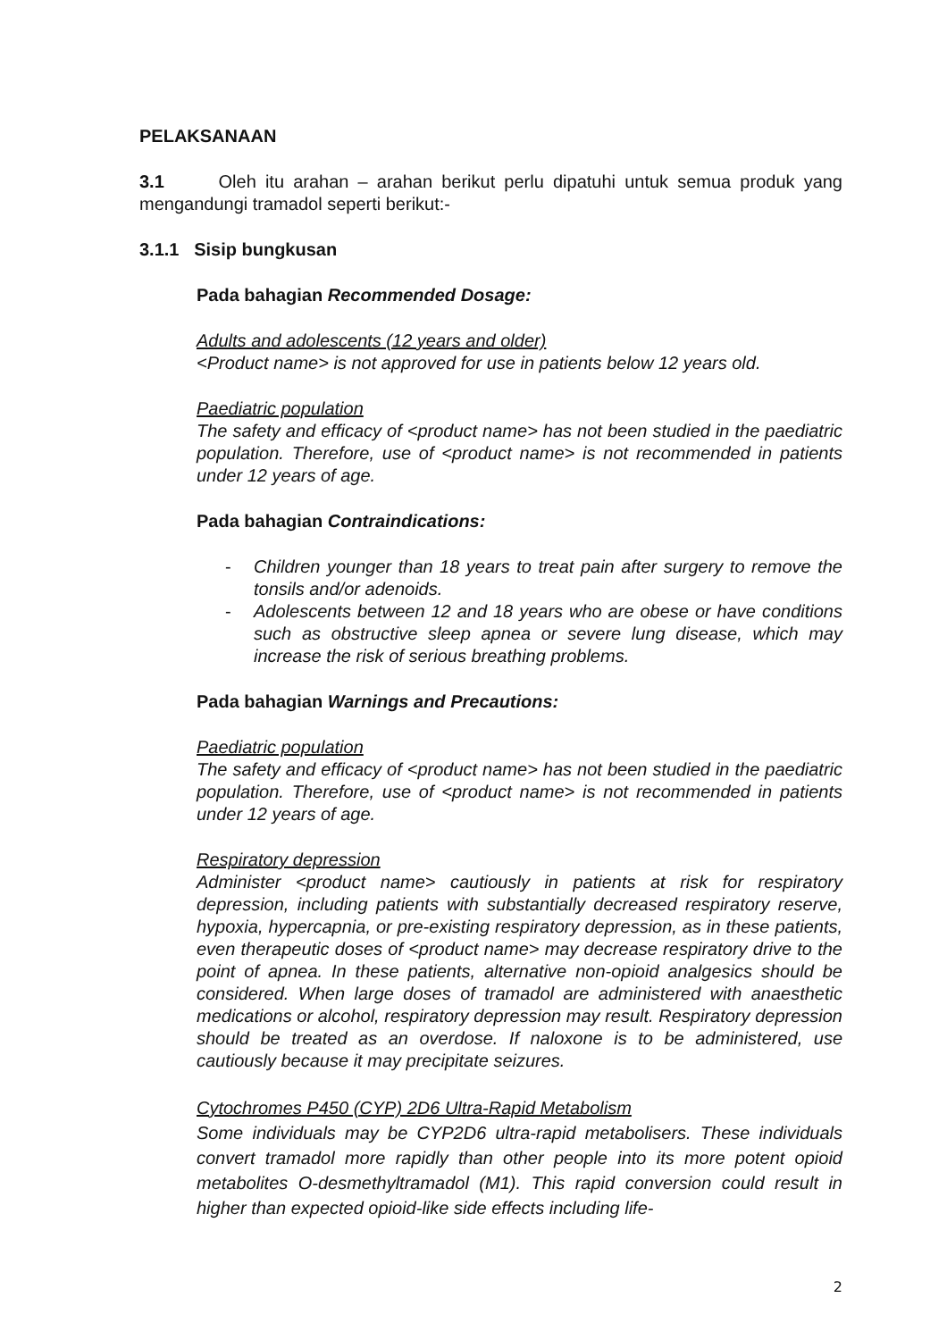PELAKSANAAN
3.1 Oleh itu arahan – arahan berikut perlu dipatuhi untuk semua produk yang mengandungi tramadol seperti berikut:-
3.1.1 Sisip bungkusan
Pada bahagian Recommended Dosage:
Adults and adolescents (12 years and older)
<Product name> is not approved for use in patients below 12 years old.
Paediatric population
The safety and efficacy of <product name> has not been studied in the paediatric population. Therefore, use of <product name> is not recommended in patients under 12 years of age.
Pada bahagian Contraindications:
- Children younger than 18 years to treat pain after surgery to remove the tonsils and/or adenoids.
- Adolescents between 12 and 18 years who are obese or have conditions such as obstructive sleep apnea or severe lung disease, which may increase the risk of serious breathing problems.
Pada bahagian Warnings and Precautions:
Paediatric population
The safety and efficacy of <product name> has not been studied in the paediatric population. Therefore, use of <product name> is not recommended in patients under 12 years of age.
Respiratory depression
Administer <product name> cautiously in patients at risk for respiratory depression, including patients with substantially decreased respiratory reserve, hypoxia, hypercapnia, or pre-existing respiratory depression, as in these patients, even therapeutic doses of <product name> may decrease respiratory drive to the point of apnea. In these patients, alternative non-opioid analgesics should be considered. When large doses of tramadol are administered with anaesthetic medications or alcohol, respiratory depression may result. Respiratory depression should be treated as an overdose. If naloxone is to be administered, use cautiously because it may precipitate seizures.
Cytochromes P450 (CYP) 2D6 Ultra-Rapid Metabolism
Some individuals may be CYP2D6 ultra-rapid metabolisers. These individuals convert tramadol more rapidly than other people into its more potent opioid metabolites O-desmethyltramadol (M1). This rapid conversion could result in higher than expected opioid-like side effects including life-
2